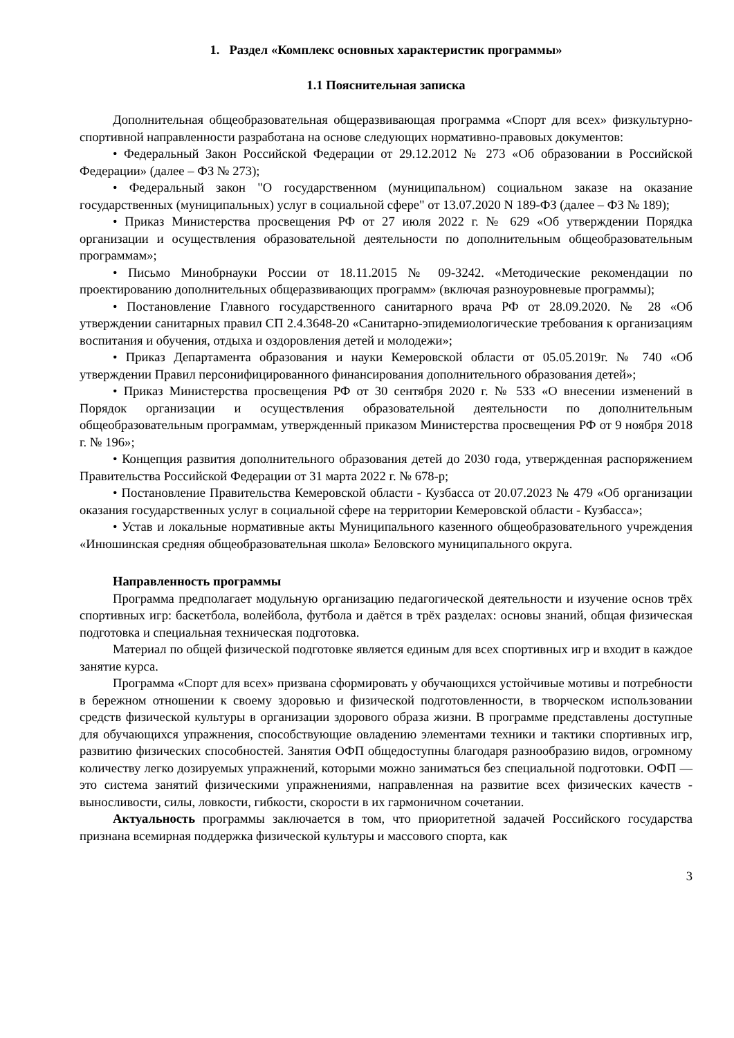1. Раздел «Комплекс основных характеристик программы»
1.1 Пояснительная записка
Дополнительная общеобразовательная общеразвивающая программа «Спорт для всех» физкультурно-спортивной направленности разработана на основе следующих нормативно-правовых документов:
• Федеральный Закон Российской Федерации от 29.12.2012 № 273 «Об образовании в Российской Федерации» (далее – ФЗ № 273);
• Федеральный закон "О государственном (муниципальном) социальном заказе на оказание государственных (муниципальных) услуг в социальной сфере" от 13.07.2020 N 189-ФЗ (далее – ФЗ № 189);
• Приказ Министерства просвещения РФ от 27 июля 2022 г. № 629 «Об утверждении Порядка организации и осуществления образовательной деятельности по дополнительным общеобразовательным программам»;
• Письмо Минобрнауки России от 18.11.2015 № 09-3242. «Методические рекомендации по проектированию дополнительных общеразвивающих программ» (включая разноуровневые программы);
• Постановление Главного государственного санитарного врача РФ от 28.09.2020. № 28 «Об утверждении санитарных правил СП 2.4.3648-20 «Санитарно-эпидемиологические требования к организациям воспитания и обучения, отдыха и оздоровления детей и молодежи»;
• Приказ Департамента образования и науки Кемеровской области от 05.05.2019г. № 740 «Об утверждении Правил персонифицированного финансирования дополнительного образования детей»;
• Приказ Министерства просвещения РФ от 30 сентября 2020 г. № 533 «О внесении изменений в Порядок организации и осуществления образовательной деятельности по дополнительным общеобразовательным программам, утвержденный приказом Министерства просвещения РФ от 9 ноября 2018 г. № 196»;
• Концепция развития дополнительного образования детей до 2030 года, утвержденная распоряжением Правительства Российской Федерации от 31 марта 2022 г. № 678-р;
• Постановление Правительства Кемеровской области - Кузбасса от 20.07.2023 № 479 «Об организации оказания государственных услуг в социальной сфере на территории Кемеровской области - Кузбасса»;
• Устав и локальные нормативные акты Муниципального казенного общеобразовательного учреждения «Инюшинская средняя общеобразовательная школа» Беловского муниципального округа.
Направленность программы
Программа предполагает модульную организацию педагогической деятельности и изучение основ трёх спортивных игр: баскетбола, волейбола, футбола и даётся в трёх разделах: основы знаний, общая физическая подготовка и специальная техническая подготовка.
Материал по общей физической подготовке является единым для всех спортивных игр и входит в каждое занятие курса.
Программа «Спорт для всех» призвана сформировать у обучающихся устойчивые мотивы и потребности в бережном отношении к своему здоровью и физической подготовленности, в творческом использовании средств физической культуры в организации здорового образа жизни. В программе представлены доступные для обучающихся упражнения, способствующие овладению элементами техники и тактики спортивных игр, развитию физических способностей. Занятия ОФП общедоступны благодаря разнообразию видов, огромному количеству легко дозируемых упражнений, которыми можно заниматься без специальной подготовки. ОФП — это система занятий физическими упражнениями, направленная на развитие всех физических качеств - выносливости, силы, ловкости, гибкости, скорости в их гармоничном сочетании.
Актуальность программы заключается в том, что приоритетной задачей Российского государства признана всемирная поддержка физической культуры и массового спорта, как
3